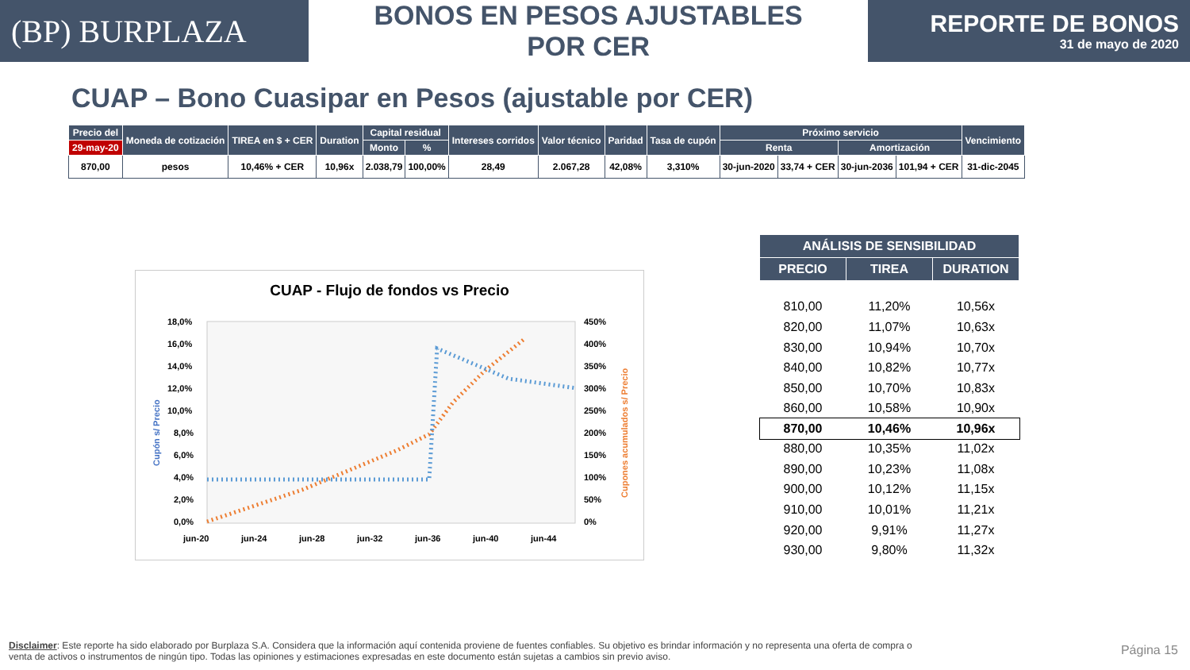(BP) BURPLAZA
BONOS EN PESOS AJUSTABLES POR CER
REPORTE DE BONOS
31 de mayo de 2020
CUAP – Bono Cuasipar en Pesos (ajustable por CER)
| Precio del | Moneda de cotización | TIREA en $ + CER | Duration | Capital residual | | Intereses corridos | Valor técnico | Paridad | Tasa de cupón | Próximo servicio | | | | Vencimiento |
| --- | --- | --- | --- | --- | --- | --- | --- | --- | --- | --- | --- | --- | --- | --- |
| 29-may-20 | | | | Monto | % | | | | | Renta | | Amortización | | |
| 870,00 | pesos | 10,46% + CER | 10,96x | 2.038,79 | 100,00% | 28,49 | 2.067,28 | 42,08% | 3,310% | 30-jun-2020 | 33,74 + CER | 30-jun-2036 | 101,94 + CER | 31-dic-2045 |
CUAP - Flujo de fondos vs Precio
Cupón s/ Precio
18,0%
16,0%
14,0%
12,0%
10,0%
8,0%
6,0%
4,0%
2,0%
0,0%
450%
400%
350%
300%
250%
200%
150%
100%
50%
0%
Cupones acumulados s/ Precio
jun-20
jun-24
jun-28
jun-32
jun-36
jun-40
jun-44
| ANÁLISIS DE SENSIBILIDAD | | |
| --- | --- | --- |
| PRECIO | TIREA | DURATION |
| 810,00 | 11,20% | 10,56x |
| 820,00 | 11,07% | 10,63x |
| 830,00 | 10,94% | 10,70x |
| 840,00 | 10,82% | 10,77x |
| 850,00 | 10,70% | 10,83x |
| 860,00 | 10,58% | 10,90x |
| 870,00 | 10,46% | 10,96x |
| 880,00 | 10,35% | 11,02x |
| 890,00 | 10,23% | 11,08x |
| 900,00 | 10,12% | 11,15x |
| 910,00 | 10,01% | 11,21x |
| 920,00 | 9,91% | 11,27x |
| 930,00 | 9,80% | 11,32x |
Disclaimer: Este reporte ha sido elaborado por Burplaza S.A. Considera que la información aquí contenida proviene de fuentes confiables. Su objetivo es brindar información y no representa una oferta de compra o venta de activos o instrumentos de ningún tipo. Todas las opiniones y estimaciones expresadas en este documento están sujetas a cambios sin previo aviso.
Página 15